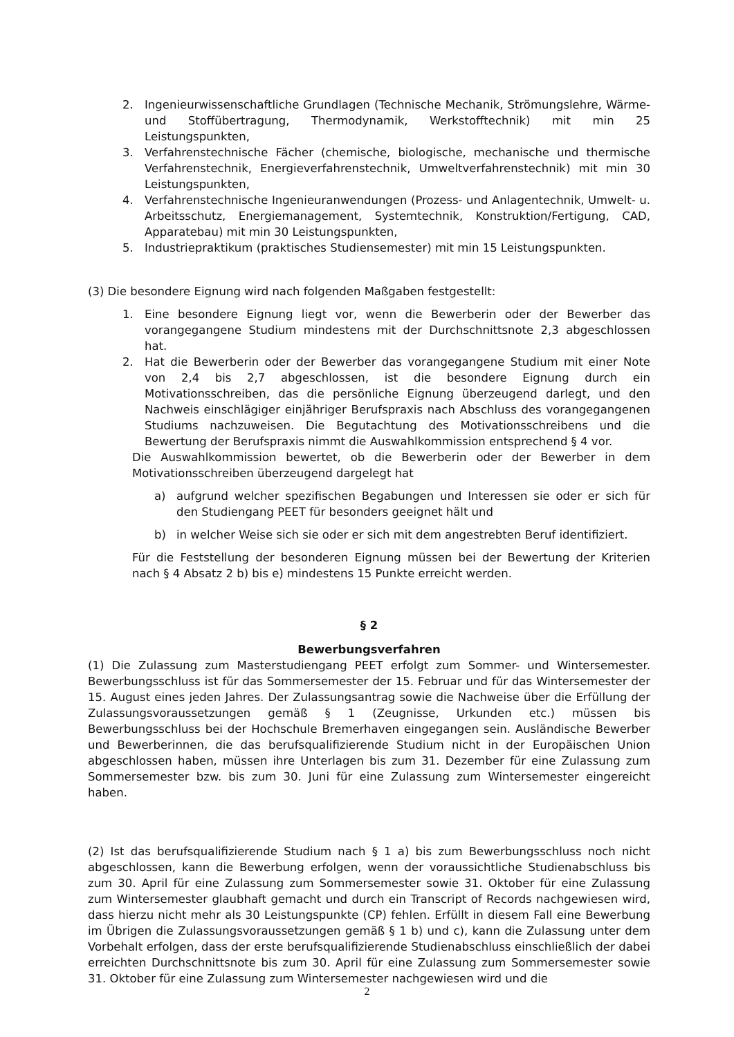2. Ingenieurwissenschaftliche Grundlagen (Technische Mechanik, Strömungslehre, Wärme- und Stoffübertragung, Thermodynamik, Werkstofftechnik) mit min 25 Leistungspunkten,
3. Verfahrenstechnische Fächer (chemische, biologische, mechanische und thermische Verfahrenstechnik, Energieverfahrenstechnik, Umweltverfahrenstechnik) mit min 30 Leistungspunkten,
4. Verfahrenstechnische Ingenieuranwendungen (Prozess- und Anlagentechnik, Umwelt- u. Arbeitsschutz, Energiemanagement, Systemtechnik, Konstruktion/Fertigung, CAD, Apparatebau) mit min 30 Leistungspunkten,
5. Industriepraktikum (praktisches Studiensemester) mit min 15 Leistungspunkten.
(3) Die besondere Eignung wird nach folgenden Maßgaben festgestellt:
1. Eine besondere Eignung liegt vor, wenn die Bewerberin oder der Bewerber das vorangegangene Studium mindestens mit der Durchschnittsnote 2,3 abgeschlossen hat.
2. Hat die Bewerberin oder der Bewerber das vorangegangene Studium mit einer Note von 2,4 bis 2,7 abgeschlossen, ist die besondere Eignung durch ein Motivationsschreiben, das die persönliche Eignung überzeugend darlegt, und den Nachweis einschlägiger einjähriger Berufspraxis nach Abschluss des vorangegangenen Studiums nachzuweisen. Die Begutachtung des Motivationsschreibens und die Bewertung der Berufspraxis nimmt die Auswahlkommission entsprechend § 4 vor.
Die Auswahlkommission bewertet, ob die Bewerberin oder der Bewerber in dem Motivationsschreiben überzeugend dargelegt hat
a) aufgrund welcher spezifischen Begabungen und Interessen sie oder er sich für den Studiengang PEET für besonders geeignet hält und
b) in welcher Weise sich sie oder er sich mit dem angestrebten Beruf identifiziert.
Für die Feststellung der besonderen Eignung müssen bei der Bewertung der Kriterien nach § 4 Absatz 2 b) bis e) mindestens 15 Punkte erreicht werden.
§ 2
Bewerbungsverfahren
(1) Die Zulassung zum Masterstudiengang PEET erfolgt zum Sommer- und Wintersemester. Bewerbungsschluss ist für das Sommersemester der 15. Februar und für das Wintersemester der 15. August eines jeden Jahres. Der Zulassungsantrag sowie die Nachweise über die Erfüllung der Zulassungsvoraussetzungen gemäß § 1 (Zeugnisse, Urkunden etc.) müssen bis Bewerbungsschluss bei der Hochschule Bremerhaven eingegangen sein. Ausländische Bewerber und Bewerberinnen, die das berufsqualifizierende Studium nicht in der Europäischen Union abgeschlossen haben, müssen ihre Unterlagen bis zum 31. Dezember für eine Zulassung zum Sommersemester bzw. bis zum 30. Juni für eine Zulassung zum Wintersemester eingereicht haben.
(2) Ist das berufsqualifizierende Studium nach § 1 a) bis zum Bewerbungsschluss noch nicht abgeschlossen, kann die Bewerbung erfolgen, wenn der voraussichtliche Studienabschluss bis zum 30. April für eine Zulassung zum Sommersemester sowie 31. Oktober für eine Zulassung zum Wintersemester glaubhaft gemacht und durch ein Transcript of Records nachgewiesen wird, dass hierzu nicht mehr als 30 Leistungspunkte (CP) fehlen. Erfüllt in diesem Fall eine Bewerbung im Übrigen die Zulassungsvoraussetzungen gemäß § 1 b) und c), kann die Zulassung unter dem Vorbehalt erfolgen, dass der erste berufsqualifizierende Studienabschluss einschließlich der dabei erreichten Durchschnittsnote bis zum 30. April für eine Zulassung zum Sommersemester sowie 31. Oktober für eine Zulassung zum Wintersemester nachgewiesen wird und die
2